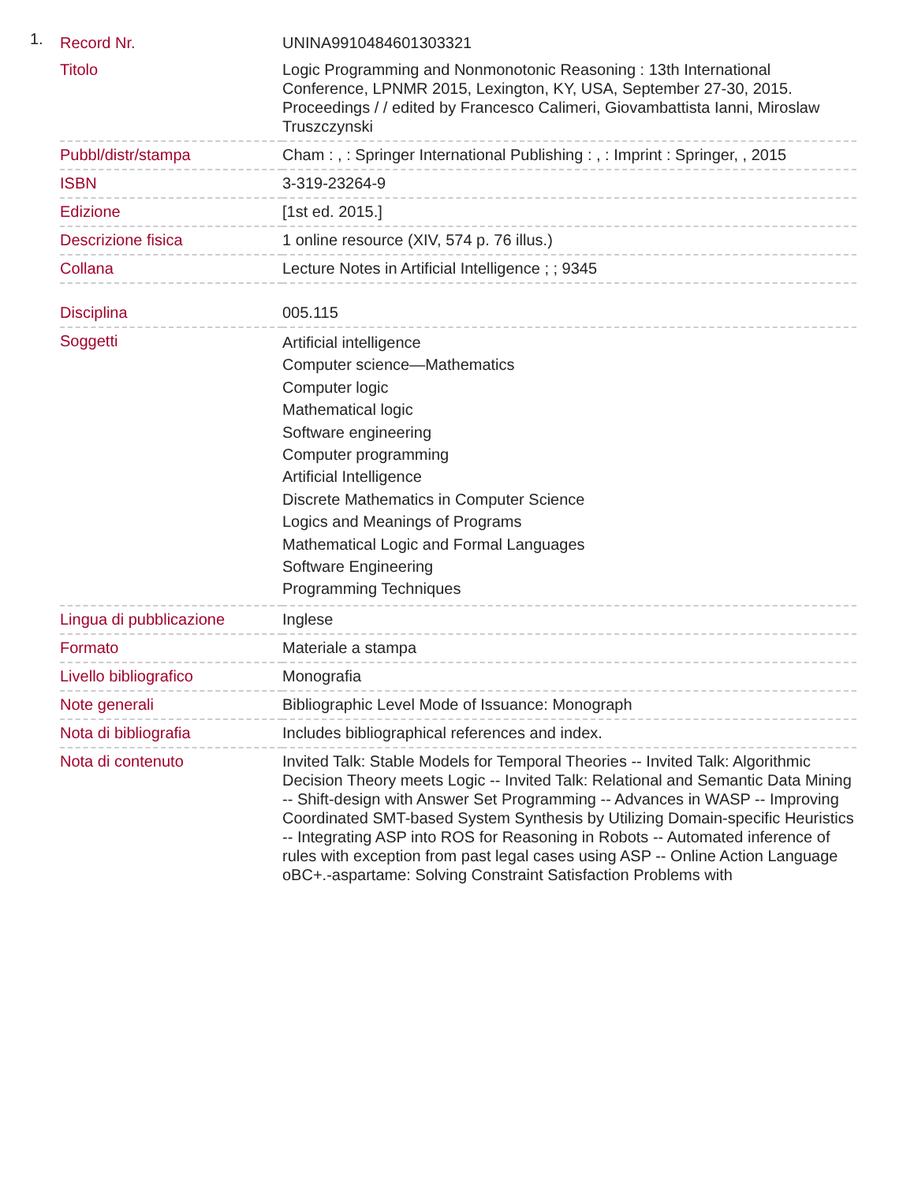1.
| Record Nr. | UNINA9910484601303321 |
| Titolo | Logic Programming and Nonmonotonic Reasoning : 13th International Conference, LPNMR 2015, Lexington, KY, USA, September 27-30, 2015. Proceedings / / edited by Francesco Calimeri, Giovambattista Ianni, Miroslaw Truszczynski |
| Pubbl/distr/stampa | Cham : , : Springer International Publishing : , : Imprint : Springer, , 2015 |
| ISBN | 3-319-23264-9 |
| Edizione | [1st ed. 2015.] |
| Descrizione fisica | 1 online resource (XIV, 574 p. 76 illus.) |
| Collana | Lecture Notes in Artificial Intelligence ; ; 9345 |
| Disciplina | 005.115 |
| Soggetti | Artificial intelligence Computer science—Mathematics Computer logic Mathematical logic Software engineering Computer programming Artificial Intelligence Discrete Mathematics in Computer Science Logics and Meanings of Programs Mathematical Logic and Formal Languages Software Engineering Programming Techniques |
| Lingua di pubblicazione | Inglese |
| Formato | Materiale a stampa |
| Livello bibliografico | Monografia |
| Note generali | Bibliographic Level Mode of Issuance: Monograph |
| Nota di bibliografia | Includes bibliographical references and index. |
| Nota di contenuto | Invited Talk: Stable Models for Temporal Theories -- Invited Talk: Algorithmic Decision Theory meets Logic -- Invited Talk: Relational and Semantic Data Mining -- Shift-design with Answer Set Programming -- Advances in WASP -- Improving Coordinated SMT-based System Synthesis by Utilizing Domain-specific Heuristics -- Integrating ASP into ROS for Reasoning in Robots -- Automated inference of rules with exception from past legal cases using ASP -- Online Action Language oBC+.-aspartame: Solving Constraint Satisfaction Problems with |